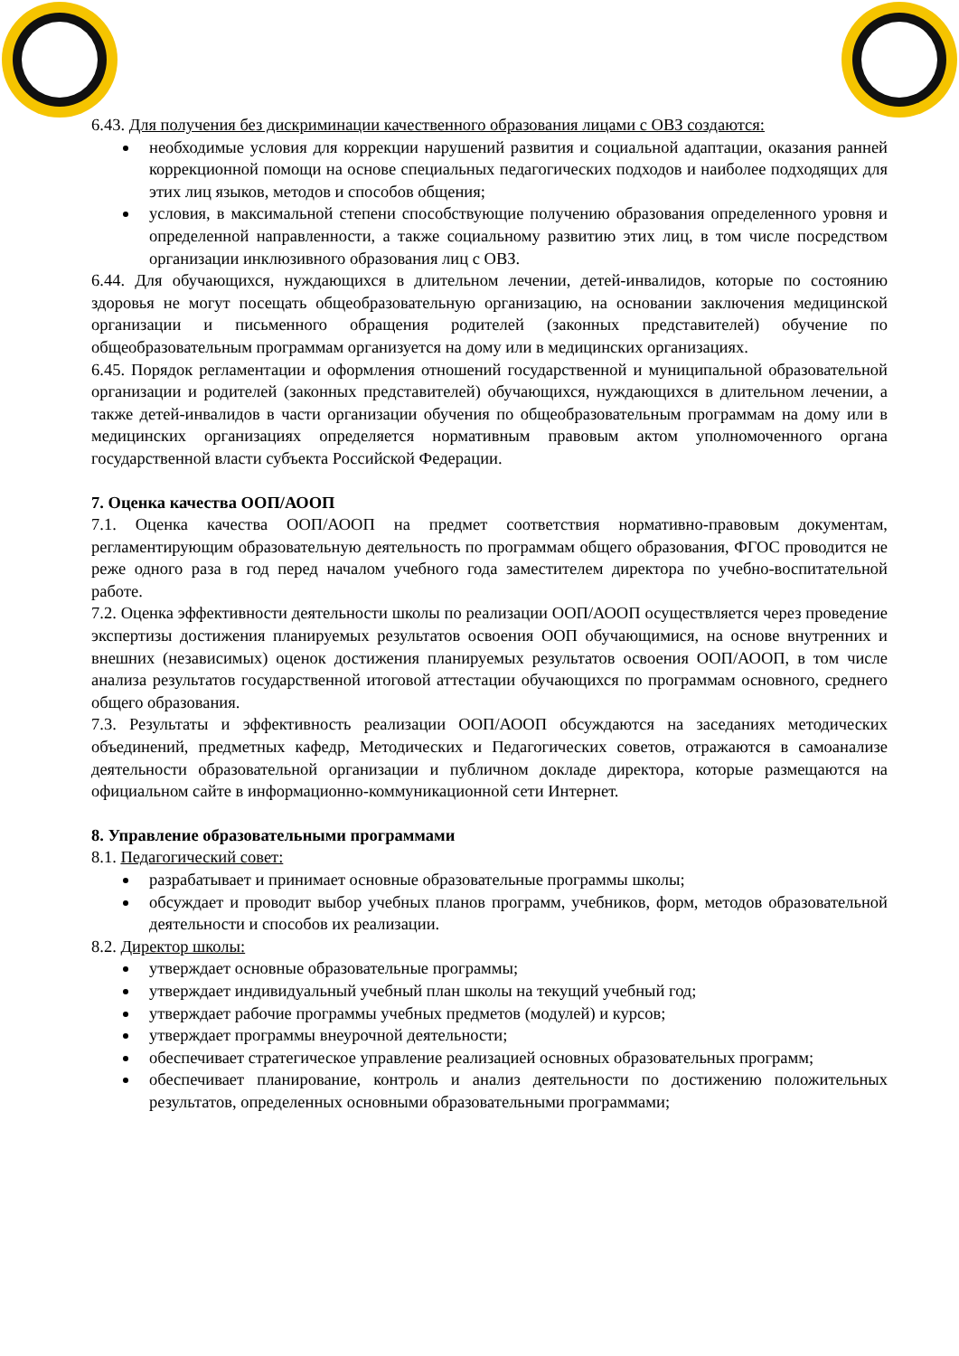6.43. Для получения без дискриминации качественного образования лицами с ОВЗ создаются:
необходимые условия для коррекции нарушений развития и социальной адаптации, оказания ранней коррекционной помощи на основе специальных педагогических подходов и наиболее подходящих для этих лиц языков, методов и способов общения;
условия, в максимальной степени способствующие получению образования определенного уровня и определенной направленности, а также социальному развитию этих лиц, в том числе посредством организации инклюзивного образования лиц с ОВЗ.
6.44. Для обучающихся, нуждающихся в длительном лечении, детей-инвалидов, которые по состоянию здоровья не могут посещать общеобразовательную организацию, на основании заключения медицинской организации и письменного обращения родителей (законных представителей) обучение по общеобразовательным программам организуется на дому или в медицинских организациях.
6.45. Порядок регламентации и оформления отношений государственной и муниципальной образовательной организации и родителей (законных представителей) обучающихся, нуждающихся в длительном лечении, а также детей-инвалидов в части организации обучения по общеобразовательным программам на дому или в медицинских организациях определяется нормативным правовым актом уполномоченного органа государственной власти субъекта Российской Федерации.
7. Оценка качества ООП/АООП
7.1. Оценка качества ООП/АООП на предмет соответствия нормативно-правовым документам, регламентирующим образовательную деятельность по программам общего образования, ФГОС проводится не реже одного раза в год перед началом учебного года заместителем директора по учебно-воспитательной работе.
7.2. Оценка эффективности деятельности школы по реализации ООП/АООП осуществляется через проведение экспертизы достижения планируемых результатов освоения ООП обучающимися, на основе внутренних и внешних (независимых) оценок достижения планируемых результатов освоения ООП/АООП, в том числе анализа результатов государственной итоговой аттестации обучающихся по программам основного, среднего общего образования.
7.3. Результаты и эффективность реализации ООП/АООП обсуждаются на заседаниях методических объединений, предметных кафедр, Методических и Педагогических советов, отражаются в самоанализе деятельности образовательной организации и публичном докладе директора, которые размещаются на официальном сайте в информационно-коммуникационной сети Интернет.
8. Управление образовательными программами
8.1. Педагогический совет:
разрабатывает и принимает основные образовательные программы школы;
обсуждает и проводит выбор учебных планов программ, учебников, форм, методов образовательной деятельности и способов их реализации.
8.2. Директор школы:
утверждает основные образовательные программы;
утверждает индивидуальный учебный план школы на текущий учебный год;
утверждает рабочие программы учебных предметов (модулей) и курсов;
утверждает программы внеурочной деятельности;
обеспечивает стратегическое управление реализацией основных образовательных программ;
обеспечивает планирование, контроль и анализ деятельности по достижению положительных результатов, определенных основными образовательными программами;